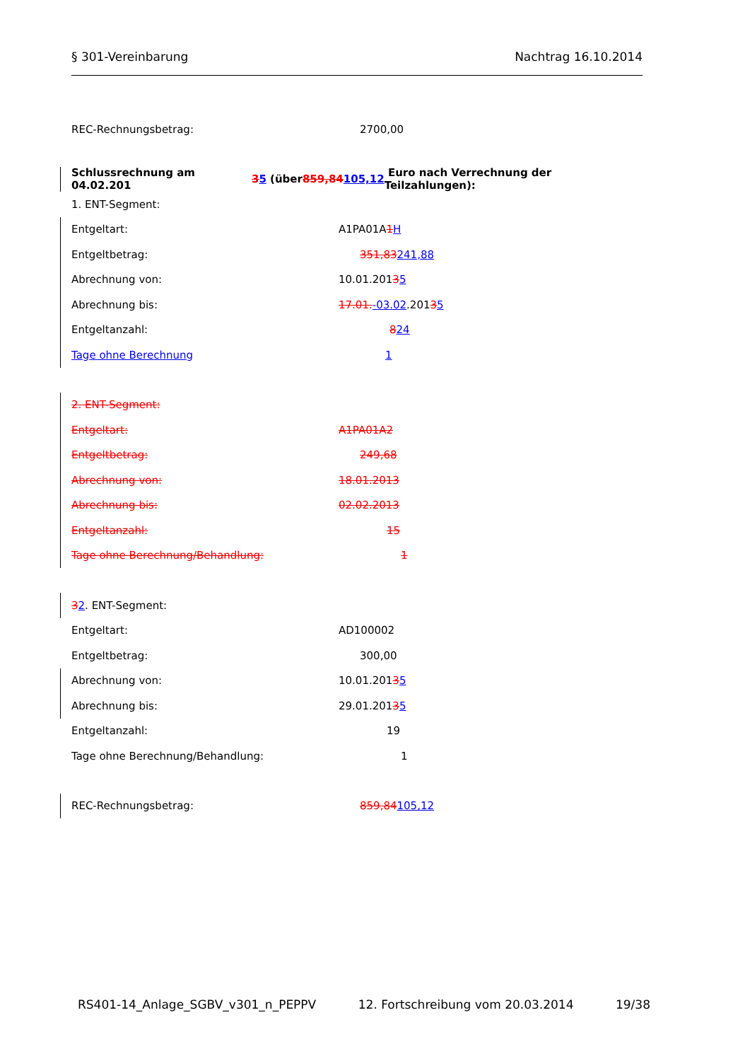§ 301-Vereinbarung Nachtrag 16.10.2014
REC-Rechnungsbetrag: 2700,00
Schlussrechnung am 04.02.201 3 5 (über 859,84 105,12 Euro nach Verrechnung der Teilzahlungen):
1. ENT-Segment:
Entgeltart: A1PA01A 1 H
Entgeltbetrag: 351,83241,88
Abrechnung von: 10.01.201 3 5
Abrechnung bis: 17.01. -03.02.201 3 5
Entgeltanzahl: 824
Tage ohne Berechnung 1
2. ENT-Segment:
Entgeltart: A1PA01A2
Entgeltbetrag: 249,68
Abrechnung von: 18.01.2013
Abrechnung bis: 02.02.2013
Entgeltanzahl: 15
Tage ohne Berechnung/Behandlung: 1
3 2. ENT-Segment:
Entgeltart: AD100002
Entgeltbetrag: 300,00
Abrechnung von: 10.01.201 3 5
Abrechnung bis: 29.01.201 3 5
Entgeltanzahl: 19
Tage ohne Berechnung/Behandlung: 1
REC-Rechnungsbetrag: 859,84105,12
RS401-14_Anlage_SGBV_v301_n_PEPPV 12. Fortschreibung vom 20.03.2014 19/38